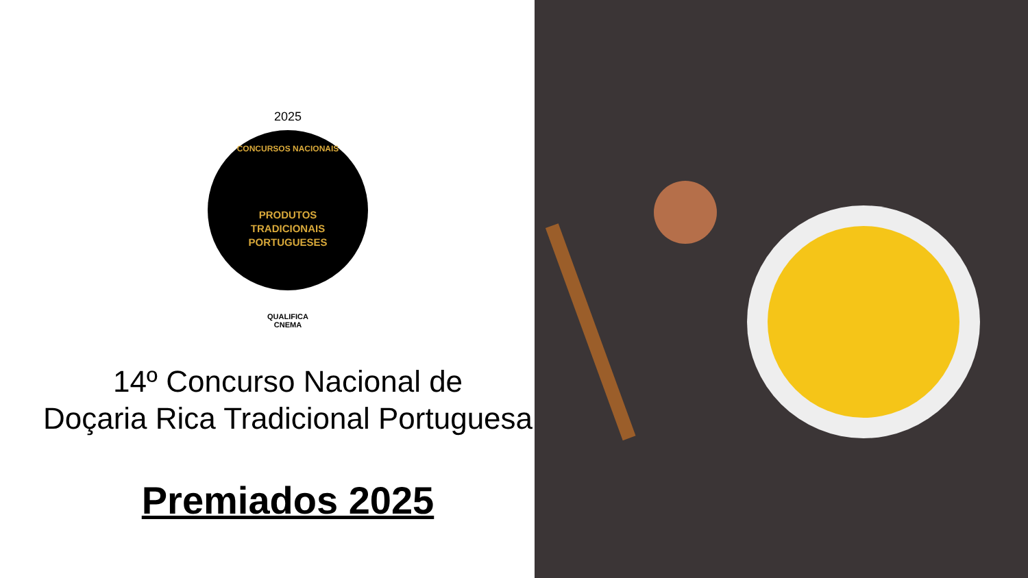2025
CONCURSOS NACIONAIS
PRODUTOS
TRADICIONAIS
PORTUGUESES
QUALIFICA
CNEMA
14º Concurso Nacional de
Doçaria Rica Tradicional Portuguesa
Premiados 2025